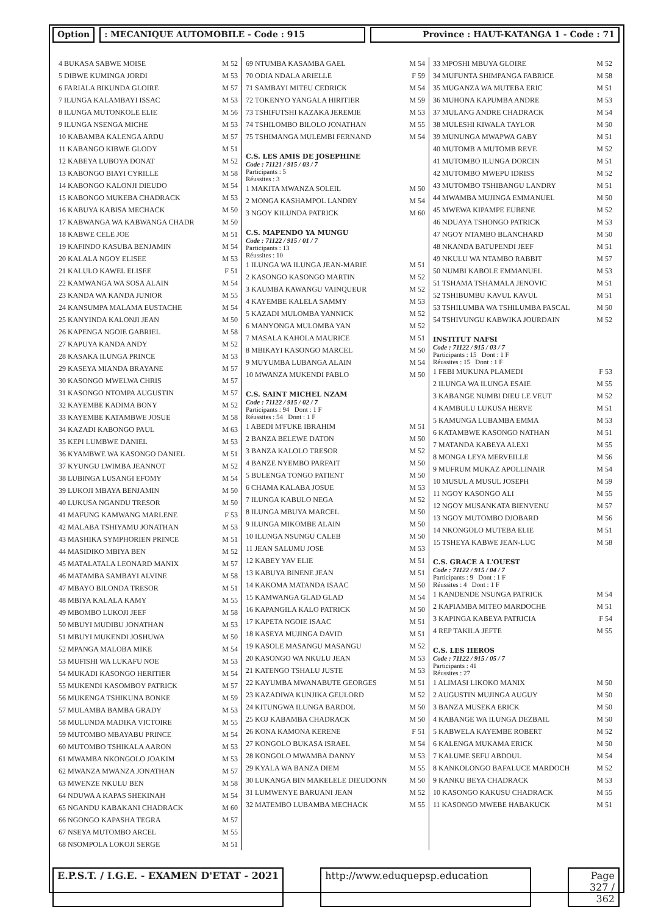Option : MECANIQUE AUTOMOBILE - Code : 915 Province : HAUT-KATANGA 1 - Code : 71
| 4 BUKASA SABWE MOISE | M 52 |
| 5 DIBWE KUMINGA JORDI | M 53 |
| 6 FARIALA BIKUNDA GLOIRE | M 57 |
| 7 ILUNGA KALAMBAYI ISSAC | M 53 |
| 8 ILUNGA MUTONKOLE ELIE | M 56 |
| 9 ILUNGA NSENGA MICHE | M 53 |
| 10 KABAMBA KALENGA ARDU | M 57 |
| 11 KABANGO KIBWE GLODY | M 51 |
| 12 KABEYA LUBOYA DONAT | M 52 |
| 13 KABONGO BIAYI CYRILLE | M 58 |
| 14 KABONGO KALONJI DIEUDO | M 54 |
| 15 KABONGO MUKEBA CHADRACK | M 53 |
| 16 KABUYA KABISA MECHACK | M 50 |
| 17 KABWANGA WA KABWANGA CHADR | M 50 |
| 18 KABWE CELE JOE | M 51 |
| 19 KAFINDO KASUBA BENJAMIN | M 54 |
| 20 KALALA NGOY ELISEE | M 53 |
| 21 KALULO KAWEL ELISEE | F 51 |
| 22 KAMWANGA WA SOSA ALAIN | M 54 |
| 23 KANDA WA KANDA JUNIOR | M 55 |
| 24 KANSUMPA MALAMA EUSTACHE | M 54 |
| 25 KANYINDA KALONJI JEAN | M 50 |
| 26 KAPENGA NGOIE GABRIEL | M 58 |
| 27 KAPUYA KANDA ANDY | M 52 |
| 28 KASAKA ILUNGA PRINCE | M 53 |
| 29 KASEYA MIANDA BRAYANE | M 57 |
| 30 KASONGO MWELWA CHRIS | M 57 |
| 31 KASONGO NTOMPA AUGUSTIN | M 57 |
| 32 KAYEMBE KADIMA BONY | M 52 |
| 33 KAYEMBE KATAMBWE JOSUE | M 58 |
| 34 KAZADI KABONGO PAUL | M 63 |
| 35 KEPI LUMBWE DANIEL | M 53 |
| 36 KYAMBWE WA KASONGO DANIEL | M 51 |
| 37 KYUNGU LWIMBA JEANNOT | M 52 |
| 38 LUBINGA LUSANGI EFOMY | M 54 |
| 39 LUKOJI MBAYA BENJAMIN | M 50 |
| 40 LUKUSA NGANDU TRESOR | M 50 |
| 41 MAFUNG KAMWANG MARLENE | F 53 |
| 42 MALABA TSHIYAMU JONATHAN | M 53 |
| 43 MASHIKA SYMPHORIEN PRINCE | M 51 |
| 44 MASIDIKO MBIYA BEN | M 52 |
| 45 MATALATALA LEONARD MANIX | M 57 |
| 46 MATAMBA SAMBAYI ALVINE | M 58 |
| 47 MBAYO BILONDA TRESOR | M 51 |
| 48 MBIYA KALALA KAMY | M 55 |
| 49 MBOMBO LUKOJI JEEF | M 58 |
| 50 MBUYI MUDIBU JONATHAN | M 53 |
| 51 MBUYI MUKENDI JOSHUWA | M 50 |
| 52 MPANGA MALOBA MIKE | M 54 |
| 53 MUFISHI WA LUKAFU NOE | M 53 |
| 54 MUKADI KASONGO HERITIER | M 54 |
| 55 MUKENDI KASOMBOY PATRICK | M 57 |
| 56 MUKENGA TSHIKUNA BONKE | M 59 |
| 57 MULAMBA BAMBA GRADY | M 53 |
| 58 MULUNDA MADIKA VICTOIRE | M 55 |
| 59 MUTOMBO MBAYABU PRINCE | M 54 |
| 60 MUTOMBO TSHIKALA AARON | M 53 |
| 61 MWAMBA NKONGOLO JOAKIM | M 53 |
| 62 MWANZA MWANZA JONATHAN | M 57 |
| 63 MWENZE NKULU BEN | M 58 |
| 64 NDUWA A KAPAS SHEKINAH | M 54 |
| 65 NGANDU KABAKANI CHADRACK | M 60 |
| 66 NGONGO KAPASHA TEGRA | M 57 |
| 67 NSEYA MUTOMBO ARCEL | M 55 |
| 68 NSOMPOLA LOKOJI SERGE | M 51 |
| 69 NTUMBA KASAMBA GAEL | M 54 |
| 70 ODIA NDALA ARIELLE | F 59 |
| 71 SAMBAYI MITEU CEDRICK | M 54 |
| 72 TOKENYO YANGALA HIRITIER | M 59 |
| 73 TSHIFUTSHI KAZAKA JEREMIE | M 53 |
| 74 TSHILOMBO BILOLO JONATHAN | M 55 |
| 75 TSHIMANGA MULEMBI FERNAND | M 54 |
C.S. LES AMIS DE JOSEPHINE
Code : 71121 / 915 / 03 / 7
Participants : 5
Réussites : 3
| 1 MAKITA MWANZA SOLEIL | M 50 |
| 2 MONGA KASHAMPOL LANDRY | M 54 |
| 3 NGOY KILUNDA PATRICK | M 60 |
C.S. MAPENDO YA MUNGU
Code : 71122 / 915 / 01 / 7
Participants : 13
Réussites : 10
| 1 ILUNGA WA ILUNGA JEAN-MARIE | M 51 |
| 2 KASONGO KASONGO MARTIN | M 52 |
| 3 KAUMBA KAWANGU VAINQUEUR | M 52 |
| 4 KAYEMBE KALELA SAMMY | M 53 |
| 5 KAZADI MULOMBA YANNICK | M 52 |
| 6 MANYONGA MULOMBA YAN | M 52 |
| 7 MASALA KAHOLA MAURICE | M 51 |
| 8 MBIKAYI KASONGO MARCEL | M 50 |
| 9 MUYUMBA LUBANGA ALAIN | M 54 |
| 10 MWANZA MUKENDI PABLO | M 50 |
C.S. SAINT MICHEL NZAM
Code : 71122 / 915 / 02 / 7
Participants : 94 Dont : 1 F
Réussites : 54 Dont : 1 F
| 1 ABEDI M'FUKE IBRAHIM | M 51 |
| 2 BANZA BELEWE DATON | M 50 |
| 3 BANZA KALOLO TRESOR | M 52 |
| 4 BANZE NYEMBO PARFAIT | M 50 |
| 5 BULENGA TONGO PATIENT | M 50 |
| 6 CHAMA KALABA JOSUE | M 53 |
| 7 ILUNGA KABULO NEGA | M 52 |
| 8 ILUNGA MBUYA MARCEL | M 50 |
| 9 ILUNGA MIKOMBE ALAIN | M 50 |
| 10 ILUNGA NSUNGU CALEB | M 50 |
| 11 JEAN SALUMU JOSE | M 53 |
| 12 KABEY YAV ELIE | M 51 |
| 13 KABUYA BINENE JEAN | M 51 |
| 14 KAKOMA MATANDA ISAAC | M 50 |
| 15 KAMWANGA GLAD GLAD | M 54 |
| 16 KAPANGILA KALO PATRICK | M 50 |
| 17 KAPETA NGOIE ISAAC | M 51 |
| 18 KASEYA MUJINGA DAVID | M 51 |
| 19 KASOLE MASANGU MASANGU | M 52 |
| 20 KASONGO WA NKULU JEAN | M 53 |
| 21 KATENGO TSHALU JUSTE | M 53 |
| 22 KAYUMBA MWANABUTE GEORGES | M 51 |
| 23 KAZADIWA KUNJIKA GEULORD | M 52 |
| 24 KITUNGWA ILUNGA BARDOL | M 50 |
| 25 KOJ KABAMBA CHADRACK | M 50 |
| 26 KONA KAMONA KERENE | F 51 |
| 27 KONGOLO BUKASA ISRAEL | M 54 |
| 28 KONGOLO MWAMBA DANNY | M 53 |
| 29 KYALA WA BANZA DIEM | M 55 |
| 30 LUKANGA BIN MAKELELE DIEUDONN | M 50 |
| 31 LUMWENYE BARUANI JEAN | M 52 |
| 32 MATEMBO LUBAMBA MECHACK | M 55 |
| 33 MPOSHI MBUYA GLOIRE | M 52 |
| 34 MUFUNTA SHIMPANGA FABRICE | M 58 |
| 35 MUGANZA WA MUTEBA ERIC | M 51 |
| 36 MUHONA KAPUMBA ANDRE | M 53 |
| 37 MULANG ANDRE CHADRACK | M 54 |
| 38 MULESHI KIWALA TAYLOR | M 50 |
| 39 MUNUNGA MWAPWA GABY | M 51 |
| 40 MUTOMB A MUTOMB REVE | M 52 |
| 41 MUTOMBO ILUNGA DORCIN | M 51 |
| 42 MUTOMBO MWEPU IDRISS | M 52 |
| 43 MUTOMBO TSHIBANGU LANDRY | M 51 |
| 44 MWAMBA MUJINGA EMMANUEL | M 50 |
| 45 MWEWA KIPAMPE EUBENE | M 52 |
| 46 NDUAYA TSHONGO PATRICK | M 53 |
| 47 NGOY NTAMBO BLANCHARD | M 50 |
| 48 NKANDA BATUPENDI JEEF | M 51 |
| 49 NKULU WA NTAMBO RABBIT | M 57 |
| 50 NUMBI KABOLE EMMANUEL | M 53 |
| 51 TSHAMA TSHAMALA JENOVIC | M 51 |
| 52 TSHIBUMBU KAVUL KAVUL | M 51 |
| 53 TSHILUMBA WA TSHILUMBA PASCAL | M 50 |
| 54 TSHIVUNGU KABWIKA JOURDAIN | M 52 |
INSTITUT NAFSI
Code : 71122 / 915 / 03 / 7
Participants : 15 Dont : 1 F
Réussites : 15 Dont : 1 F
| 1 FEBI MUKUNA PLAMEDI | F 53 |
| 2 ILUNGA WA ILUNGA ESAIE | M 55 |
| 3 KABANGE NUMBI DIEU LE VEUT | M 52 |
| 4 KAMBULU LUKUSA HERVE | M 51 |
| 5 KAMUNGA LUBAMBA EMMA | M 53 |
| 6 KATAMBWE KASONGO NATHAN | M 51 |
| 7 MATANDA KABEYA ALEXI | M 55 |
| 8 MONGA LEYA MERVEILLE | M 56 |
| 9 MUFRUM MUKAZ APOLLINAIR | M 54 |
| 10 MUSUL A MUSUL JOSEPH | M 59 |
| 11 NGOY KASONGO ALI | M 55 |
| 12 NGOY MUSANKATA BIENVENU | M 57 |
| 13 NGOY MUTOMBO DJOBARD | M 56 |
| 14 NKONGOLO MUTEBA ELIE | M 51 |
| 15 TSHEYA KABWE JEAN-LUC | M 58 |
C.S. GRACE A L'OUEST
Code : 71122 / 915 / 04 / 7
Participants : 9 Dont : 1 F
Réussites : 4 Dont : 1 F
| 1 KANDENDE NSUNGA PATRICK | M 54 |
| 2 KAPIAMBA MITEO MARDOCHE | M 51 |
| 3 KAPINGA KABEYA PATRICIA | F 54 |
| 4 REP TAKILA JEFTE | M 55 |
C.S. LES HEROS
Code : 71122 / 915 / 05 / 7
Participants : 41
Réussites : 27
| 1 ALIMASI LIKOKO MANIX | M 50 |
| 2 AUGUSTIN MUJINGA AUGUY | M 50 |
| 3 BANZA MUSEKA ERICK | M 50 |
| 4 KABANGE WA ILUNGA DEZBAIL | M 50 |
| 5 KABWELA KAYEMBE ROBERT | M 52 |
| 6 KALENGA MUKAMA ERICK | M 50 |
| 7 KALUME SEFU ABDOUL | M 54 |
| 8 KANKOLONGO BAFALUCE MARDOCH | M 52 |
| 9 KANKU BEYA CHADRACK | M 53 |
| 10 KASONGO KAKUSU CHADRACK | M 55 |
| 11 KASONGO MWEBE HABAKUCK | M 51 |
E.P.S.T. / I.G.E. - EXAMEN D'ETAT - 2021
http://www.eduquepsp.education Page 327 / 362